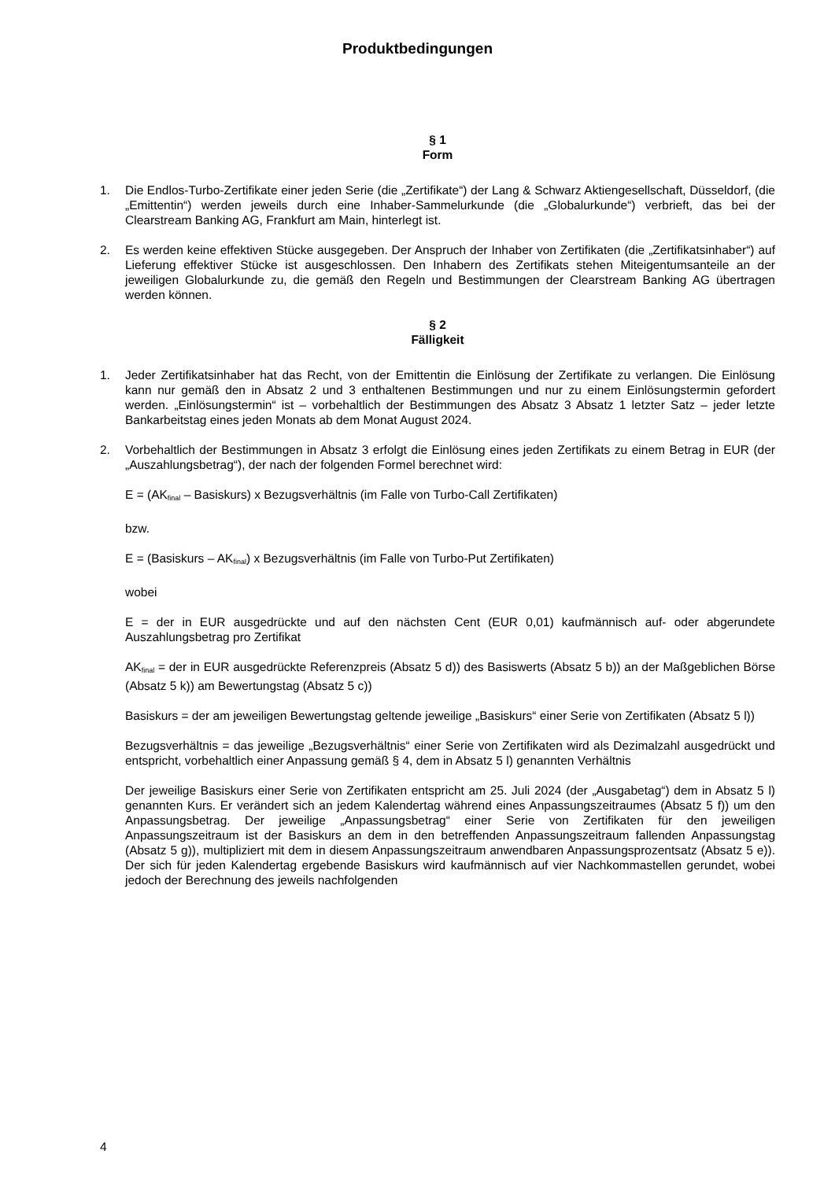Produktbedingungen
§ 1
Form
1. Die Endlos-Turbo-Zertifikate einer jeden Serie (die „Zertifikate“) der Lang & Schwarz Aktiengesellschaft, Düsseldorf, (die „Emittentin“) werden jeweils durch eine Inhaber-Sammelurkunde (die „Globalurkunde“) verbrieft, das bei der Clearstream Banking AG, Frankfurt am Main, hinterlegt ist.
2. Es werden keine effektiven Stücke ausgegeben. Der Anspruch der Inhaber von Zertifikaten (die „Zertifikatsinhaber“) auf Lieferung effektiver Stücke ist ausgeschlossen. Den Inhabern des Zertifikats stehen Miteigentumsanteile an der jeweiligen Globalurkunde zu, die gemäß den Regeln und Bestimmungen der Clearstream Banking AG übertragen werden können.
§ 2
Fälligkeit
1. Jeder Zertifikatsinhaber hat das Recht, von der Emittentin die Einlösung der Zertifikate zu verlangen. Die Einlösung kann nur gemäß den in Absatz 2 und 3 enthaltenen Bestimmungen und nur zu einem Einlösungstermin gefordert werden. „Einlösungstermin“ ist – vorbehaltlich der Bestimmungen des Absatz 3 Absatz 1 letzter Satz – jeder letzte Bankarbeitstag eines jeden Monats ab dem Monat August 2024.
2. Vorbehaltlich der Bestimmungen in Absatz 3 erfolgt die Einlösung eines jeden Zertifikats zu einem Betrag in EUR (der „Auszahlungsbetrag“), der nach der folgenden Formel berechnet wird:
E = (AK<sub>final</sub> – Basiskurs) x Bezugsverhältnis (im Falle von Turbo-Call Zertifikaten)
bzw.
E = (Basiskurs – AK<sub>final</sub>) x Bezugsverhältnis (im Falle von Turbo-Put Zertifikaten)
wobei
E = der in EUR ausgedrückte und auf den nächsten Cent (EUR 0,01) kaufmännisch auf- oder abgerundete Auszahlungsbetrag pro Zertifikat
AK<sub>final</sub> = der in EUR ausgedrückte Referenzpreis (Absatz 5 d)) des Basiswerts (Absatz 5 b)) an der Maßgeblichen Börse (Absatz 5 k)) am Bewertungstag (Absatz 5 c))
Basiskurs = der am jeweiligen Bewertungstag geltende jeweilige „Basiskurs“ einer Serie von Zertifikaten (Absatz 5 l))
Bezugsverhältnis = das jeweilige „Bezugsverhältnis“ einer Serie von Zertifikaten wird als Dezimalzahl ausgedrückt und entspricht, vorbehaltlich einer Anpassung gemäß § 4, dem in Absatz 5 l) genannten Verhältnis
Der jeweilige Basiskurs einer Serie von Zertifikaten entspricht am 25. Juli 2024 (der „Ausgabetag“) dem in Absatz 5 l) genannten Kurs. Er verändert sich an jedem Kalendertag während eines Anpassungszeitraumes (Absatz 5 f)) um den Anpassungsbetrag. Der jeweilige „Anpassungsbetrag“ einer Serie von Zertifikaten für den jeweiligen Anpassungszeitraum ist der Basiskurs an dem in den betreffenden Anpassungszeitraum fallenden Anpassungstag (Absatz 5 g)), multipliziert mit dem in diesem Anpassungszeitraum anwendbaren Anpassungsprozentsatz (Absatz 5 e)). Der sich für jeden Kalendertag ergebende Basiskurs wird kaufmännisch auf vier Nachkommastellen gerundet, wobei jedoch der Berechnung des jeweils nachfolgenden
4